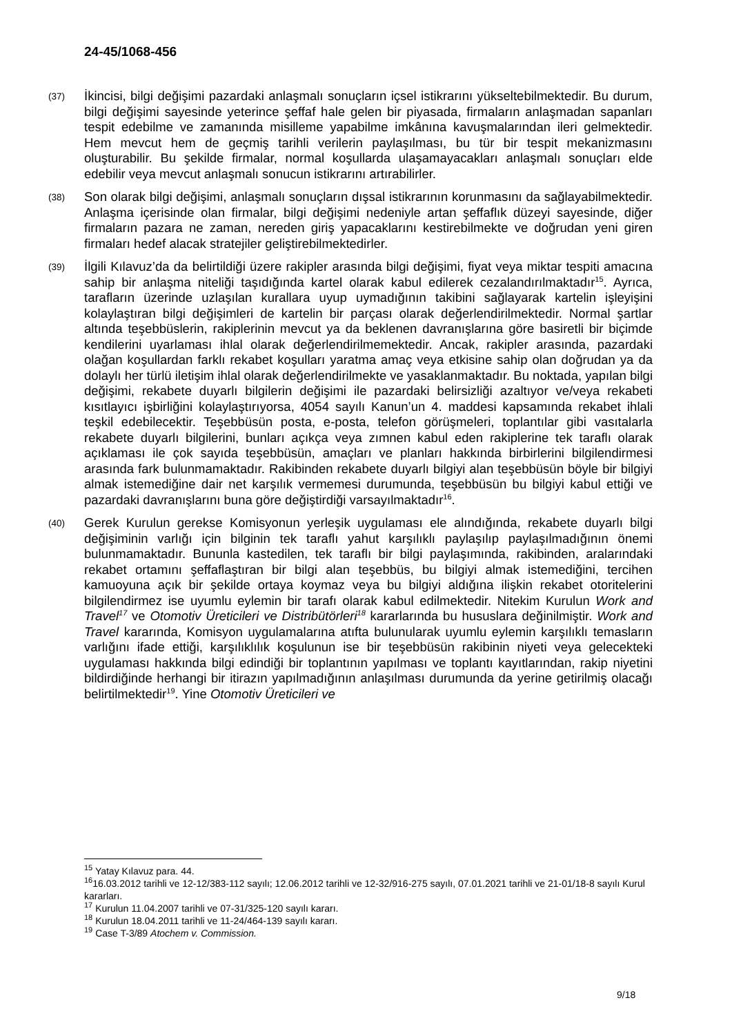24-45/1068-456
(37)
İkincisi, bilgi değişimi pazardaki anlaşmalı sonuçların içsel istikrarını yükseltebilmektedir. Bu durum, bilgi değişimi sayesinde yeterince şeffaf hale gelen bir piyasada, firmaların anlaşmadan sapanları tespit edebilme ve zamanında misilleme yapabilme imkânına kavuşmalarından ileri gelmektedir. Hem mevcut hem de geçmiş tarihli verilerin paylaşılması, bu tür bir tespit mekanizmasını oluşturabilir. Bu şekilde firmalar, normal koşullarda ulaşamayacakları anlaşmalı sonuçları elde edebilir veya mevcut anlaşmalı sonucun istikrarını artırabilirler.
(38)
Son olarak bilgi değişimi, anlaşmalı sonuçların dışsal istikrarının korunmasını da sağlayabilmektedir. Anlaşma içerisinde olan firmalar, bilgi değişimi nedeniyle artan şeffaflık düzeyi sayesinde, diğer firmaların pazara ne zaman, nereden giriş yapacaklarını kestirebilmekte ve doğrudan yeni giren firmaları hedef alacak stratejiler geliştirebilmektedirler.
(39)
İlgili Kılavuz’da da belirtildiği üzere rakipler arasında bilgi değişimi, fiyat veya miktar tespiti amacına sahip bir anlaşma niteliği taşıdığında kartel olarak kabul edilerek cezalandırılmaktadır<sup>15</sup>. Ayrıca, tarafların üzerinde uzlaşılan kurallara uyup uymadığının takibini sağlayarak kartelin işleyişini kolaylaştıran bilgi değişimleri de kartelin bir parçası olarak değerlendirilmektedir. Normal şartlar altında teşebbüslerin, rakiplerinin mevcut ya da beklenen davranışlarına göre basiretli bir biçimde kendilerini uyarlaması ihlal olarak değerlendirilmemektedir. Ancak, rakipler arasında, pazardaki olağan koşullardan farklı rekabet koşulları yaratma amaç veya etkisine sahip olan doğrudan ya da dolaylı her türlü iletişim ihlal olarak değerlendirilmekte ve yasaklanmaktadır. Bu noktada, yapılan bilgi değişimi, rekabete duyarlı bilgilerin değişimi ile pazardaki belirsizliği azaltıyor ve/veya rekabeti kısıtlayıcı işbirliğini kolaylaştırıyorsa, 4054 sayılı Kanun’un 4. maddesi kapsamında rekabet ihlali teşkil edebilecektir. Teşebbüsün posta, e-posta, telefon görüşmeleri, toplantılar gibi vasıtalarla rekabete duyarlı bilgilerini, bunları açıkça veya zımnen kabul eden rakiplerine tek taraflı olarak açıklaması ile çok sayıda teşebbüsün, amaçları ve planları hakkında birbirlerini bilgilendirmesi arasında fark bulunmamaktadır. Rakibinden rekabete duyarlı bilgiyi alan teşebbüsün böyle bir bilgiyi almak istemediğine dair net karşılık vermemesi durumunda, teşebbüsün bu bilgiyi kabul ettiği ve pazardaki davranışlarını buna göre değiştirdiği varsayılmaktadır<sup>16</sup>.
(40)
Gerek Kurulun gerekse Komisyonun yerleşik uygulaması ele alındığında, rekabete duyarlı bilgi değişiminin varlığı için bilginin tek taraflı yahut karşılıklı paylaşılıp paylaşılmadığının önemi bulunmamaktadır. Bununla kastedilen, tek taraflı bir bilgi paylaşımında, rakibinden, aralarındaki rekabet ortamını şeffaflaştıran bir bilgi alan teşebbüs, bu bilgiyi almak istemediğini, tercihen kamuoyuna açık bir şekilde ortaya koymaz veya bu bilgiyi aldığına ilişkin rekabet otoritelerini bilgilendirmez ise uyumlu eylemin bir tarafı olarak kabul edilmektedir. Nitekim Kurulun Work and Travel<sup>17</sup> ve Otomotiv Üreticileri ve Distribütörleri<sup>18</sup> kararlarında bu hususlara değinilmiştir. Work and Travel kararında, Komisyon uygulamalarına atıfta bulunularak uyumlu eylemin karşılıklı temasların varlığını ifade ettiği, karşılıklılık koşulunun ise bir teşebbüsün rakibinin niyeti veya gelecekteki uygulaması hakkında bilgi edindiği bir toplantının yapılması ve toplantı kayıtlarından, rakip niyetini bildirdiğinde herhangi bir itirazın yapılmadığının anlaşılması durumunda da yerine getirilmiş olacağı belirtilmektedir<sup>19</sup>. Yine Otomotiv Üreticileri ve
<sup>15</sup> Yatay Kılavuz para. 44.
<sup>16</sup> 16.03.2012 tarihli ve 12-12/383-112 sayılı; 12.06.2012 tarihli ve 12-32/916-275 sayılı, 07.01.2021 tarihli ve 21-01/18-8 sayılı Kurul kararları.
<sup>17</sup> Kurulun 11.04.2007 tarihli ve 07-31/325-120 sayılı kararı.
<sup>18</sup> Kurulun 18.04.2011 tarihli ve 11-24/464-139 sayılı kararı.
<sup>19</sup> Case T-3/89 Atochem v. Commission.
9/18